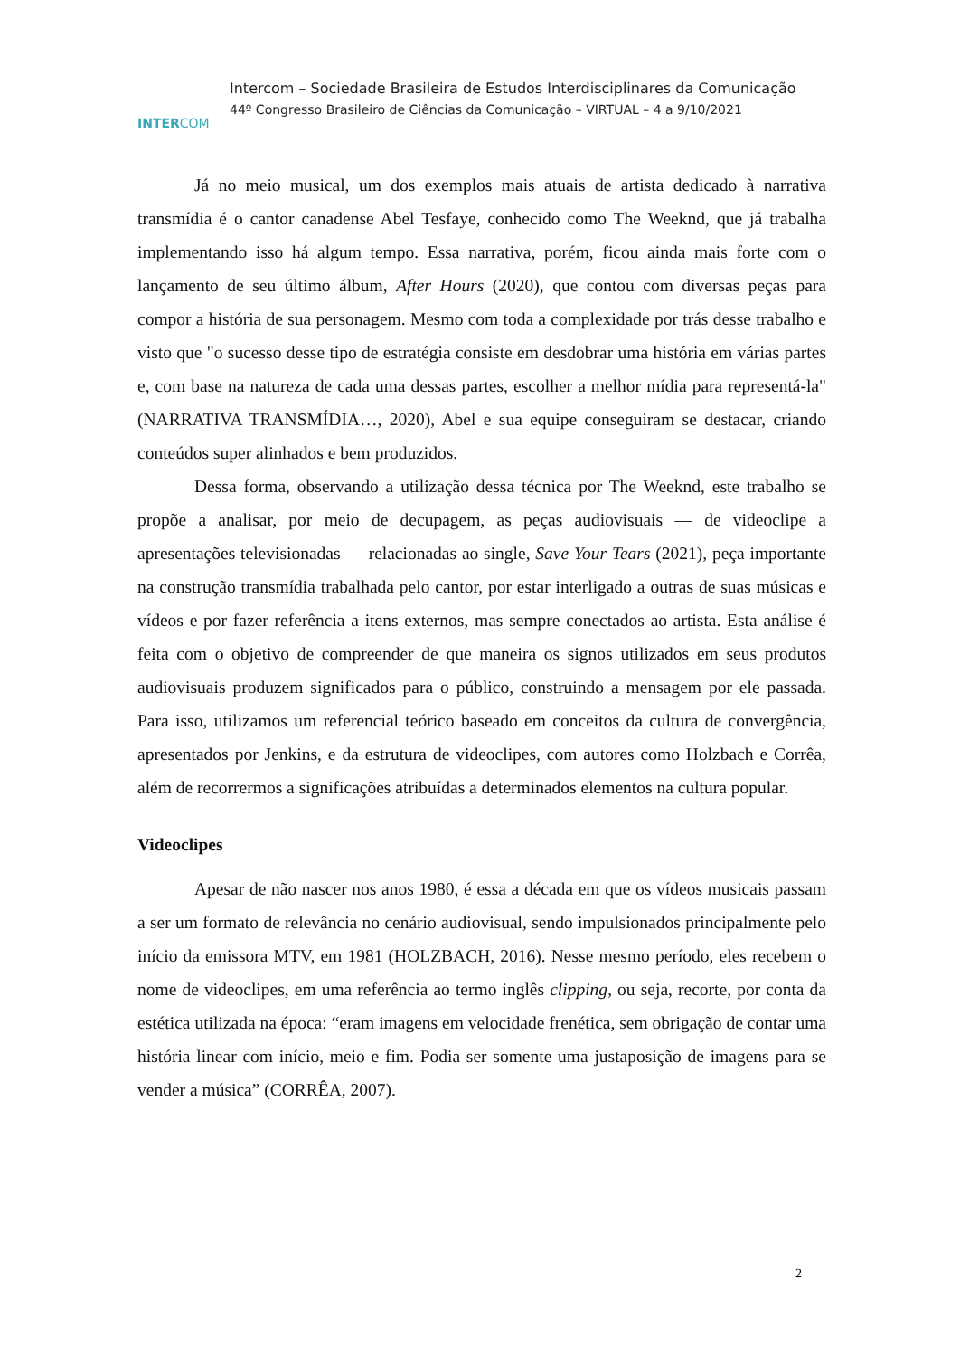INTERCOM
Intercom – Sociedade Brasileira de Estudos Interdisciplinares da Comunicação
44º Congresso Brasileiro de Ciências da Comunicação – VIRTUAL – 4 a 9/10/2021
Já no meio musical, um dos exemplos mais atuais de artista dedicado à narrativa transmídia é o cantor canadense Abel Tesfaye, conhecido como The Weeknd, que já trabalha implementando isso há algum tempo. Essa narrativa, porém, ficou ainda mais forte com o lançamento de seu último álbum, After Hours (2020), que contou com diversas peças para compor a história de sua personagem. Mesmo com toda a complexidade por trás desse trabalho e visto que "o sucesso desse tipo de estratégia consiste em desdobrar uma história em várias partes e, com base na natureza de cada uma dessas partes, escolher a melhor mídia para representá-la" (NARRATIVA TRANSMÍDIA…, 2020), Abel e sua equipe conseguiram se destacar, criando conteúdos super alinhados e bem produzidos.
Dessa forma, observando a utilização dessa técnica por The Weeknd, este trabalho se propõe a analisar, por meio de decupagem, as peças audiovisuais — de videoclipe a apresentações televisionadas — relacionadas ao single, Save Your Tears (2021), peça importante na construção transmídia trabalhada pelo cantor, por estar interligado a outras de suas músicas e vídeos e por fazer referência a itens externos, mas sempre conectados ao artista. Esta análise é feita com o objetivo de compreender de que maneira os signos utilizados em seus produtos audiovisuais produzem significados para o público, construindo a mensagem por ele passada. Para isso, utilizamos um referencial teórico baseado em conceitos da cultura de convergência, apresentados por Jenkins, e da estrutura de videoclipes, com autores como Holzbach e Corrêa, além de recorrermos a significações atribuídas a determinados elementos na cultura popular.
Videoclipes
Apesar de não nascer nos anos 1980, é essa a década em que os vídeos musicais passam a ser um formato de relevância no cenário audiovisual, sendo impulsionados principalmente pelo início da emissora MTV, em 1981 (HOLZBACH, 2016). Nesse mesmo período, eles recebem o nome de videoclipes, em uma referência ao termo inglês clipping, ou seja, recorte, por conta da estética utilizada na época: “eram imagens em velocidade frenética, sem obrigação de contar uma história linear com início, meio e fim. Podia ser somente uma justaposição de imagens para se vender a música” (CORRÊA, 2007).
2